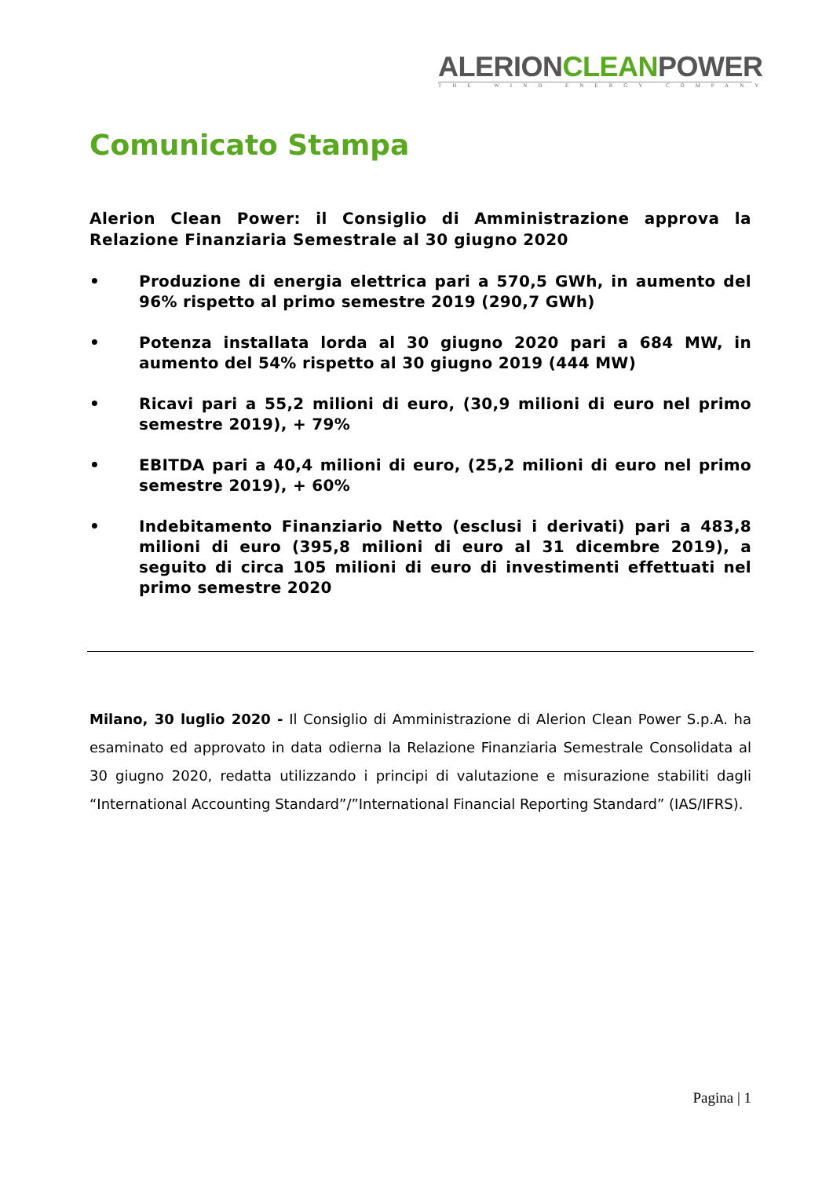ALERIONCLEANPOWER
THE WIND ENERGY COMPANY
Comunicato Stampa
Alerion Clean Power: il Consiglio di Amministrazione approva la Relazione Finanziaria Semestrale al 30 giugno 2020
• Produzione di energia elettrica pari a 570,5 GWh, in aumento del 96% rispetto al primo semestre 2019 (290,7 GWh)
• Potenza installata lorda al 30 giugno 2020 pari a 684 MW, in aumento del 54% rispetto al 30 giugno 2019 (444 MW)
• Ricavi pari a 55,2 milioni di euro, (30,9 milioni di euro nel primo semestre 2019), + 79%
• EBITDA pari a 40,4 milioni di euro, (25,2 milioni di euro nel primo semestre 2019), + 60%
• Indebitamento Finanziario Netto (esclusi i derivati) pari a 483,8 milioni di euro (395,8 milioni di euro al 31 dicembre 2019), a seguito di circa 105 milioni di euro di investimenti effettuati nel primo semestre 2020
Milano, 30 luglio 2020 - Il Consiglio di Amministrazione di Alerion Clean Power S.p.A. ha esaminato ed approvato in data odierna la Relazione Finanziaria Semestrale Consolidata al 30 giugno 2020, redatta utilizzando i principi di valutazione e misurazione stabiliti dagli “International Accounting Standard”/”International Financial Reporting Standard” (IAS/IFRS).
Pagina | 1